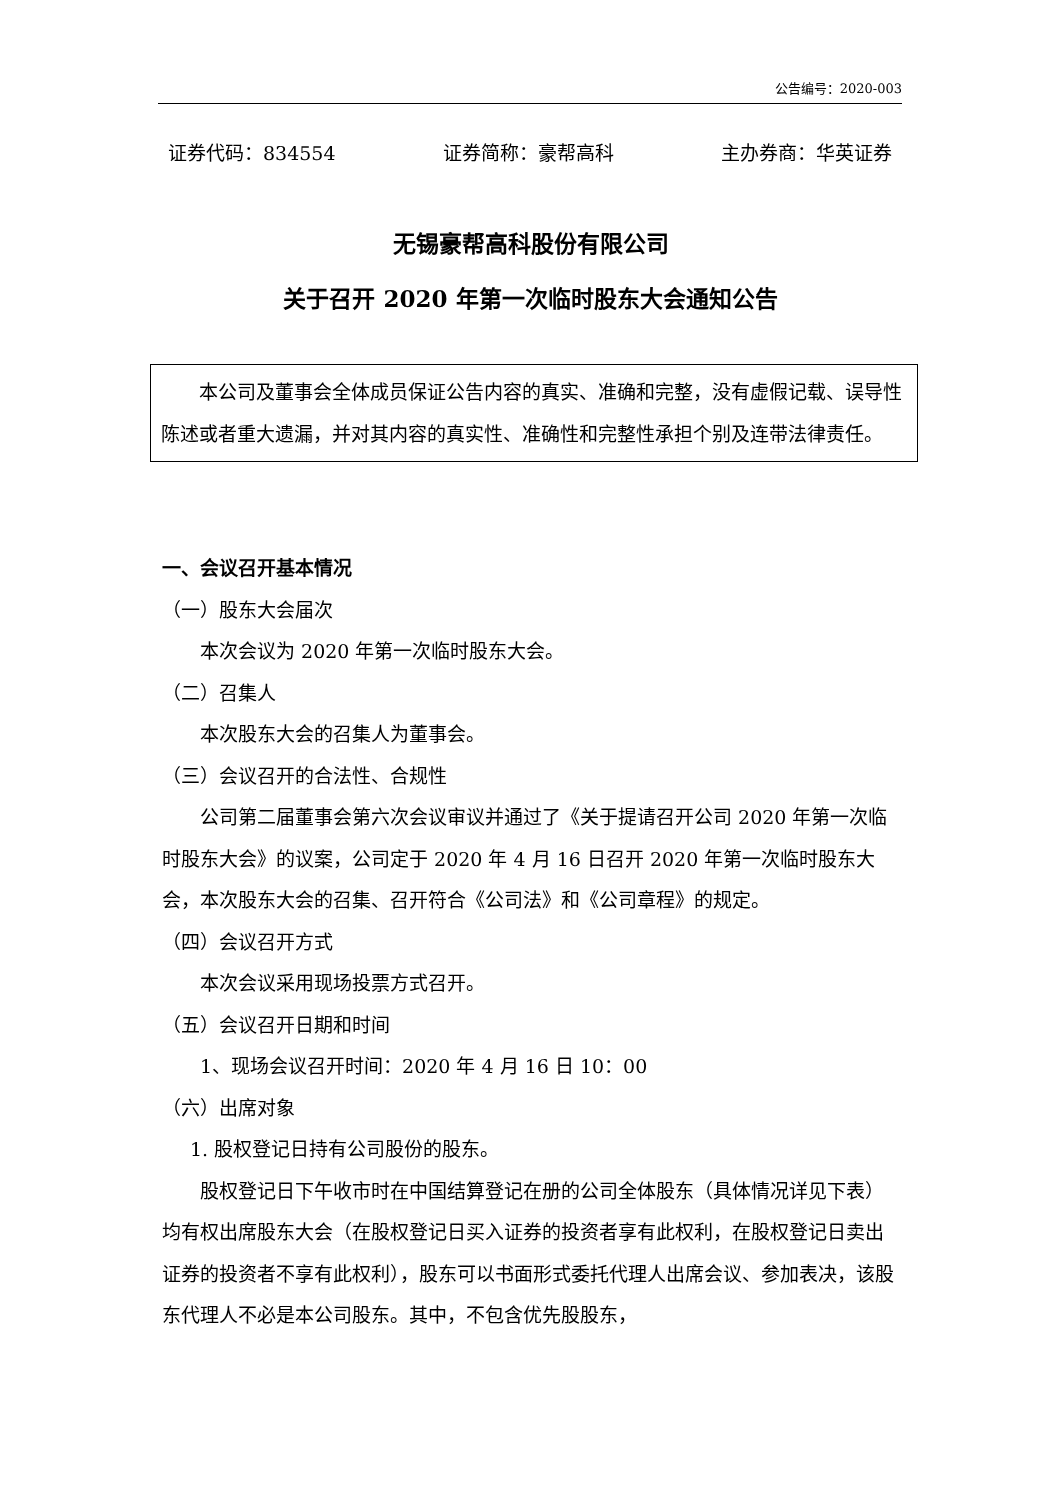公告编号：2020-003
证券代码：834554 证券简称：豪帮高科 主办券商：华英证券
无锡豪帮高科股份有限公司
关于召开 2020 年第一次临时股东大会通知公告
本公司及董事会全体成员保证公告内容的真实、准确和完整，没有虚假记载、误导性陈述或者重大遗漏，并对其内容的真实性、准确性和完整性承担个别及连带法律责任。
一、会议召开基本情况
（一）股东大会届次
本次会议为 2020 年第一次临时股东大会。
（二）召集人
本次股东大会的召集人为董事会。
（三）会议召开的合法性、合规性
公司第二届董事会第六次会议审议并通过了《关于提请召开公司 2020 年第一次临时股东大会》的议案，公司定于 2020 年 4 月 16 日召开 2020 年第一次临时股东大会，本次股东大会的召集、召开符合《公司法》和《公司章程》的规定。
（四）会议召开方式
本次会议采用现场投票方式召开。
（五）会议召开日期和时间
1、现场会议召开时间：2020 年 4 月 16 日 10：00
（六）出席对象
1. 股权登记日持有公司股份的股东。
股权登记日下午收市时在中国结算登记在册的公司全体股东（具体情况详见下表）均有权出席股东大会（在股权登记日买入证券的投资者享有此权利，在股权登记日卖出证券的投资者不享有此权利），股东可以书面形式委托代理人出席会议、参加表决，该股东代理人不必是本公司股东。其中，不包含优先股股东，